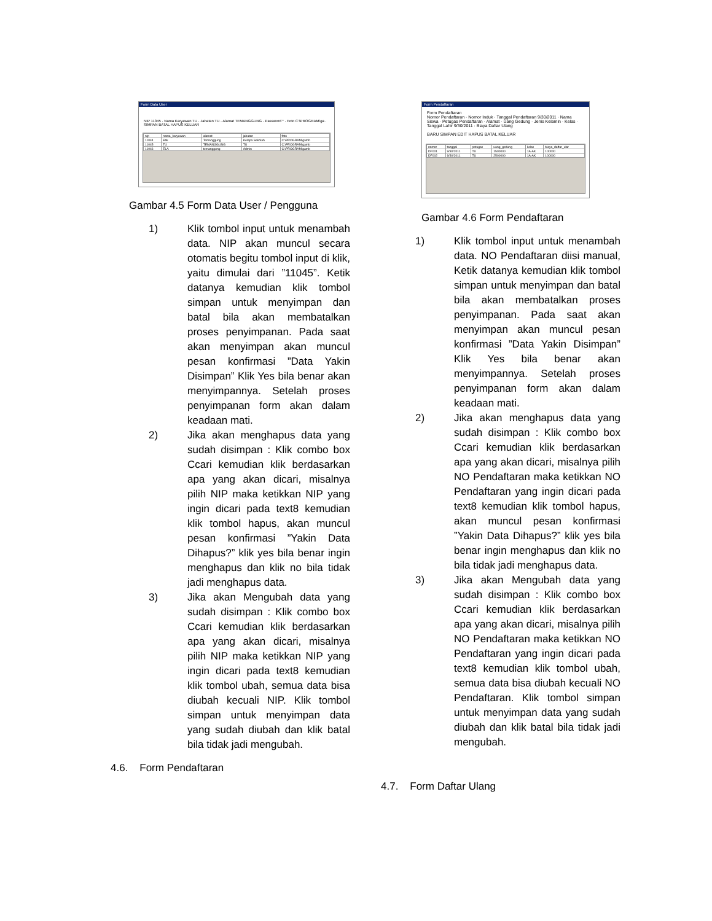Form Data User
NIP 11045 · Nama Karyawan TU · Jabatan TU · Alamat TEMANGGUNG · Password * · Foto C:\PROGRAM\ga · SIMPAN BATAL HAPUS KELUAR
| nip | nama_karyawan | alamat | jabatan | foto |
| 11044 | Etik | Temanggung | Kelapa Sekolah | C:\PROGRAM\gamb |
| 11045 | TU | TEMANGGUNG | TU | C:\PROGRAM\gamb |
| 11046 | ELA | temanggung | Admin | C:\PROGRAM\gamb |
Gambar 4.5 Form Data User / Pengguna
1) Klik tombol input untuk menambah data. NIP akan muncul secara otomatis begitu tombol input di klik, yaitu dimulai dari ”11045”. Ketik datanya kemudian klik tombol simpan untuk menyimpan dan batal bila akan membatalkan proses penyimpanan. Pada saat akan menyimpan akan muncul pesan konfirmasi ”Data Yakin Disimpan” Klik Yes bila benar akan menyimpannya. Setelah proses penyimpanan form akan dalam keadaan mati.
2) Jika akan menghapus data yang sudah disimpan : Klik combo box Ccari kemudian klik berdasarkan apa yang akan dicari, misalnya pilih NIP maka ketikkan NIP yang ingin dicari pada text8 kemudian klik tombol hapus, akan muncul pesan konfirmasi ”Yakin Data Dihapus?” klik yes bila benar ingin menghapus dan klik no bila tidak jadi menghapus data.
3) Jika akan Mengubah data yang sudah disimpan : Klik combo box Ccari kemudian klik berdasarkan apa yang akan dicari, misalnya pilih NIP maka ketikkan NIP yang ingin dicari pada text8 kemudian klik tombol ubah, semua data bisa diubah kecuali NIP. Klik tombol simpan untuk menyimpan data yang sudah diubah dan klik batal bila tidak jadi mengubah.
4.6. Form Pendaftaran
Form Pendaftaran
Form Pendaftaran
Nomor Pendaftaran · Nomor Induk · Tanggal Pendaftaran 9/30/2011 · Nama Siswa · Petugas Pendaftaran · Alamat · Uang Gedung · Jenis Kelamin · Kelas · Tanggal Lahir 9/30/2011 · Biaya Daftar Ulang
BARU SIMPAN EDIT HAPUS BATAL KELUAR
| nomor | tanggal | petugas | uang_gedung | kelas | biaya_daftar_ular |
| DF001 | 9/30/2011 | TU | 1500000 | 1A-AK | 100000 |
| DF002 | 9/30/2011 | TU | 2500000 | 1A-AK | 100000 |
Gambar 4.6 Form Pendaftaran
1) Klik tombol input untuk menambah data. NO Pendaftaran diisi manual, Ketik datanya kemudian klik tombol simpan untuk menyimpan dan batal bila akan membatalkan proses penyimpanan. Pada saat akan menyimpan akan muncul pesan konfirmasi ”Data Yakin Disimpan” Klik Yes bila benar akan menyimpannya. Setelah proses penyimpanan form akan dalam keadaan mati.
2) Jika akan menghapus data yang sudah disimpan : Klik combo box Ccari kemudian klik berdasarkan apa yang akan dicari, misalnya pilih NO Pendaftaran maka ketikkan NO Pendaftaran yang ingin dicari pada text8 kemudian klik tombol hapus, akan muncul pesan konfirmasi ”Yakin Data Dihapus?” klik yes bila benar ingin menghapus dan klik no bila tidak jadi menghapus data.
3) Jika akan Mengubah data yang sudah disimpan : Klik combo box Ccari kemudian klik berdasarkan apa yang akan dicari, misalnya pilih NO Pendaftaran maka ketikkan NO Pendaftaran yang ingin dicari pada text8 kemudian klik tombol ubah, semua data bisa diubah kecuali NO Pendaftaran. Klik tombol simpan untuk menyimpan data yang sudah diubah dan klik batal bila tidak jadi mengubah.
4.7. Form Daftar Ulang